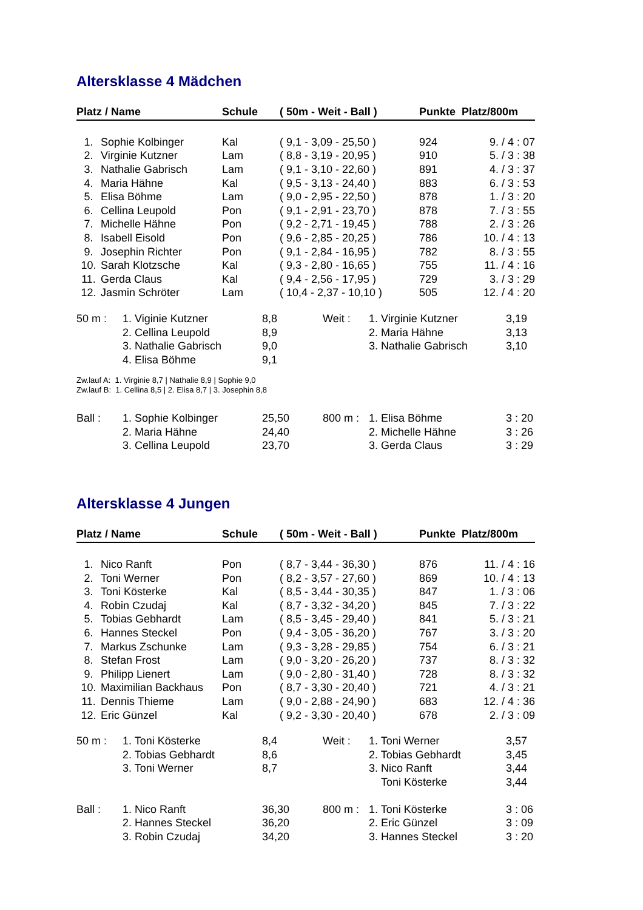Altersklasse 4 Mädchen
| Platz / Name | | Schule | ( 50m - Weit - Ball ) | Punkte | Platz/800m |
| --- | --- | --- | --- | --- | --- |
| 1. | Sophie Kolbinger | Kal | ( 9,1 - 3,09 - 25,50 ) | 924 | 9. / 4 : 07 |
| 2. | Virginie Kutzner | Lam | ( 8,8 - 3,19 - 20,95 ) | 910 | 5. / 3 : 38 |
| 3. | Nathalie Gabrisch | Lam | ( 9,1 - 3,10 - 22,60 ) | 891 | 4. / 3 : 37 |
| 4. | Maria Hähne | Kal | ( 9,5 - 3,13 - 24,40 ) | 883 | 6. / 3 : 53 |
| 5. | Elisa Böhme | Lam | ( 9,0 - 2,95 - 22,50 ) | 878 | 1. / 3 : 20 |
| 6. | Cellina Leupold | Pon | ( 9,1 - 2,91 - 23,70 ) | 878 | 7. / 3 : 55 |
| 7. | Michelle Hähne | Pon | ( 9,2 - 2,71 - 19,45 ) | 788 | 2. / 3 : 26 |
| 8. | Isabell Eisold | Pon | ( 9,6 - 2,85 - 20,25 ) | 786 | 10. / 4 : 13 |
| 9. | Josephin Richter | Pon | ( 9,1 - 2,84 - 16,95 ) | 782 | 8. / 3 : 55 |
| 10. | Sarah Klotzsche | Kal | ( 9,3 - 2,80 - 16,65 ) | 755 | 11. / 4 : 16 |
| 11. | Gerda Claus | Kal | ( 9,4 - 2,56 - 17,95 ) | 729 | 3. / 3 : 29 |
| 12. | Jasmin Schröter | Lam | ( 10,4 - 2,37 - 10,10 ) | 505 | 12. / 4 : 20 |
| 50 m : | 1. Viginie Kutzner | 8,8 | Weit : | 1. Virginie Kutzner | 3,19 |
| | 2. Cellina Leupold | 8,9 | | 2. Maria Hähne | 3,13 |
| | 3. Nathalie Gabrisch | 9,0 | | 3. Nathalie Gabrisch | 3,10 |
| | 4. Elisa Böhme | 9,1 | | | |
Zw.lauf A: 1. Virginie 8,7 | Nathalie 8,9 | Sophie 9,0
Zw.lauf B: 1. Cellina 8,5 | 2. Elisa 8,7 | 3. Josephin 8,8
| Ball : | 1. Sophie Kolbinger | 25,50 | 800 m : | 1. Elisa Böhme | 3 : 20 |
| | 2. Maria Hähne | 24,40 | | 2. Michelle Hähne | 3 : 26 |
| | 3. Cellina Leupold | 23,70 | | 3. Gerda Claus | 3 : 29 |
Altersklasse 4 Jungen
| Platz / Name | | Schule | ( 50m - Weit - Ball ) | Punkte | Platz/800m |
| --- | --- | --- | --- | --- | --- |
| 1. | Nico Ranft | Pon | ( 8,7 - 3,44 - 36,30 ) | 876 | 11. / 4 : 16 |
| 2. | Toni Werner | Pon | ( 8,2 - 3,57 - 27,60 ) | 869 | 10. / 4 : 13 |
| 3. | Toni Kösterke | Kal | ( 8,5 - 3,44 - 30,35 ) | 847 | 1. / 3 : 06 |
| 4. | Robin Czudaj | Kal | ( 8,7 - 3,32 - 34,20 ) | 845 | 7. / 3 : 22 |
| 5. | Tobias Gebhardt | Lam | ( 8,5 - 3,45 - 29,40 ) | 841 | 5. / 3 : 21 |
| 6. | Hannes Steckel | Pon | ( 9,4 - 3,05 - 36,20 ) | 767 | 3. / 3 : 20 |
| 7. | Markus Zschunke | Lam | ( 9,3 - 3,28 - 29,85 ) | 754 | 6. / 3 : 21 |
| 8. | Stefan Frost | Lam | ( 9,0 - 3,20 - 26,20 ) | 737 | 8. / 3 : 32 |
| 9. | Philipp Lienert | Lam | ( 9,0 - 2,80 - 31,40 ) | 728 | 8. / 3 : 32 |
| 10. | Maximilian Backhaus | Pon | ( 8,7 - 3,30 - 20,40 ) | 721 | 4. / 3 : 21 |
| 11. | Dennis Thieme | Lam | ( 9,0 - 2,88 - 24,90 ) | 683 | 12. / 4 : 36 |
| 12. | Eric Günzel | Kal | ( 9,2 - 3,30 - 20,40 ) | 678 | 2. / 3 : 09 |
| 50 m : | 1. Toni Kösterke | 8,4 | Weit : | 1. Toni Werner | 3,57 |
| | 2. Tobias Gebhardt | 8,6 | | 2. Tobias Gebhardt | 3,45 |
| | 3. Toni Werner | 8,7 | | 3. Nico Ranft | 3,44 |
| | | | | Toni Kösterke | 3,44 |
| Ball : | 1. Nico Ranft | 36,30 | 800 m : | 1. Toni Kösterke | 3 : 06 |
| | 2. Hannes Steckel | 36,20 | | 2. Eric Günzel | 3 : 09 |
| | 3. Robin Czudaj | 34,20 | | 3. Hannes Steckel | 3 : 20 |